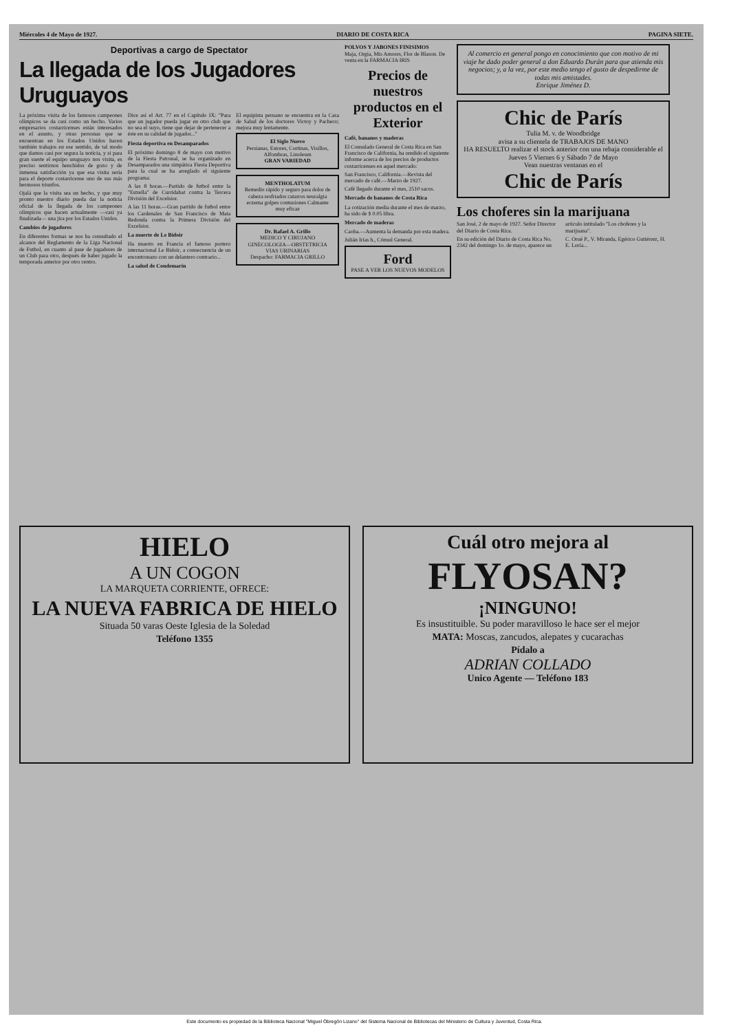Miércoles 4 de Mayo de 1927. DIARIO DE COSTA RICA PAGINA SIETE.
Deportivas a cargo de Spectator
La llegada de los Jugadores Uruguayos
La próxima visita de los famosos campeones olímpicos se da casi como un hecho. Varios empresarios costarricenses están interesados en el asunto, y otras personas que se encuentran en los Estados Unidos hacen también trabajos en ese sentido, de tal modo que damos casi por segura la noticia, y si para gran suerte el equipo uruguayo nos visita, es preciso sentirnos henchidos de gozo y de inmensa satisfacción ya que esa visita sería para el deporte costarricense uno de sus más hermosos triunfos.
Ojalá que la visita sea un hecho, y que muy pronto nuestro diario pueda dar la noticia oficial de la llegada de los campeones olímpicos que hacen actualmente —casi ya finalizada— una jira por los Estados Unidos.
Cambios de jugadores
En diferentes formas se nos ha consultado el alcance del Reglamento de la Liga Nacional de Futbol, en cuanto al pase de jugadores de un Club para otro, después de haber jugado la temporada anterior por otro centro.
Dice así el Art. 77 en el Capítulo IX: "Para que un jugador pueda jugar en otro club que no sea el suyo, tiene que dejar de pertenecer a éste en su calidad de jugador..."
Fiesta deportiva en Desamparados
El próximo domingo 8 de mayo con motivo de la Fiesta Patronal, se ha organizado en Desamparados una simpática Fiesta Deportiva para la cual se ha arreglado el siguiente programa:
A las 8 horas.—Partido de futbol entre la "Estrella" de Curridabat contra la Tercera División del Excelsior.
A las 11 horas.—Gran partido de futbol entre los Cardenales de San Francisco de Mata Redonda contra la Primera División del Excelsior.
La muerte de Le Bidoir
Ha muerto en Francia el famoso portero internacional Le Bidoir, a consecuencia de un encontronazo con un delantero contrario...
La salud de Condemarín
El equipista peruano se encuentra en la Casa de Salud de los doctores Victoy y Pacheco; mejora muy lentamente.
El Siglo Nuevo
Persianas, Estores, Cortinas, Visillos, Alfombras, Linoleum
GRAN VARIEDAD
MENTHOLATUM
Remedio rápido y seguro para dolor de cabeza resfriados catarros neuralgia eczema golpes contusiones Calmante muy eficaz
Dr. Rafael A. Grillo
MEDICO Y CIRUJANO
GINECOLOGIA—OBSTETRICIA VIAS URINARIAS
Despacho: FARMACIA GRILLO
POLVOS Y JABONES FINISIMOS
Maja, Orgia, Mis Amores, Flor de Blason. De venta en la FARMACIA IRIS
Precios de nuestros productos en el Exterior
Café, bananos y maderas
El Consulado General de Costa Rica en San Francisco de California, ha rendido el siguiente informe acerca de los precios de productos costarricenses en aquel mercado:
San Francisco, California.—Revista del mercado de café.—Marzo de 1927.
Café llegado durante el mes, 2510 sacos.
Mercado de bananos de Costa Rica
La cotización media durante el mes de marzo, ha sido de $ 0.05 libra.
Mercado de maderas
Caoba.—Aumenta la demanda por esta madera.
Julián Irías h., Cónsul General.
Ford
PASE A VER LOS NUEVOS MODELOS
Al comercio en general pongo en conocimiento que con motivo de mi viaje he dado poder general a don Eduardo Durán para que atienda mis negocios; y, a la vez, por este medio tengo el gusto de despedirme de todas mis amistades.
Enrique Jiménez D.
Chic de París
Tulia M. v. de Woodbridge
avisa a su clientela de TRABAJOS DE MANO
HA RESUELTO realizar el stock anterior con una rebaja considerable el Jueves 5 Viernes 6 y Sábado 7 de Mayo
Vean nuestras ventanas en el
Chic de París
Los choferes sin la marijuana
San José, 2 de mayo de 1927. Señor Director del Diario de Costa Rica.
En su edición del Diario de Costa Rica No. 2342 del domingo 1o. de mayo, aparece un artículo intitulado "Los choferes y la marijuana".
C. Orué P., V. Miranda, Egérico Gutiérrez, H. E. Loría...
HIELO
A UN COGON
LA MARQUETA CORRIENTE, OFRECE:
LA NUEVA FABRICA DE HIELO
Situada 50 varas Oeste Iglesia de la Soledad
Teléfono 1355
Cuál otro mejora al
FLYOSAN?
¡NINGUNO!
Es insustituible. Su poder maravilloso le hace ser el mejor
MATA: Moscas, zancudos, alepates y cucarachas
Pídalo a
ADRIAN COLLADO
Unico Agente — Teléfono 183
Este documento es propiedad de la Biblioteca Nacional "Miguel Obregón Lizano" del Sistema Nacional de Bibliotecas del Ministerio de Cultura y Juventud, Costa Rica.